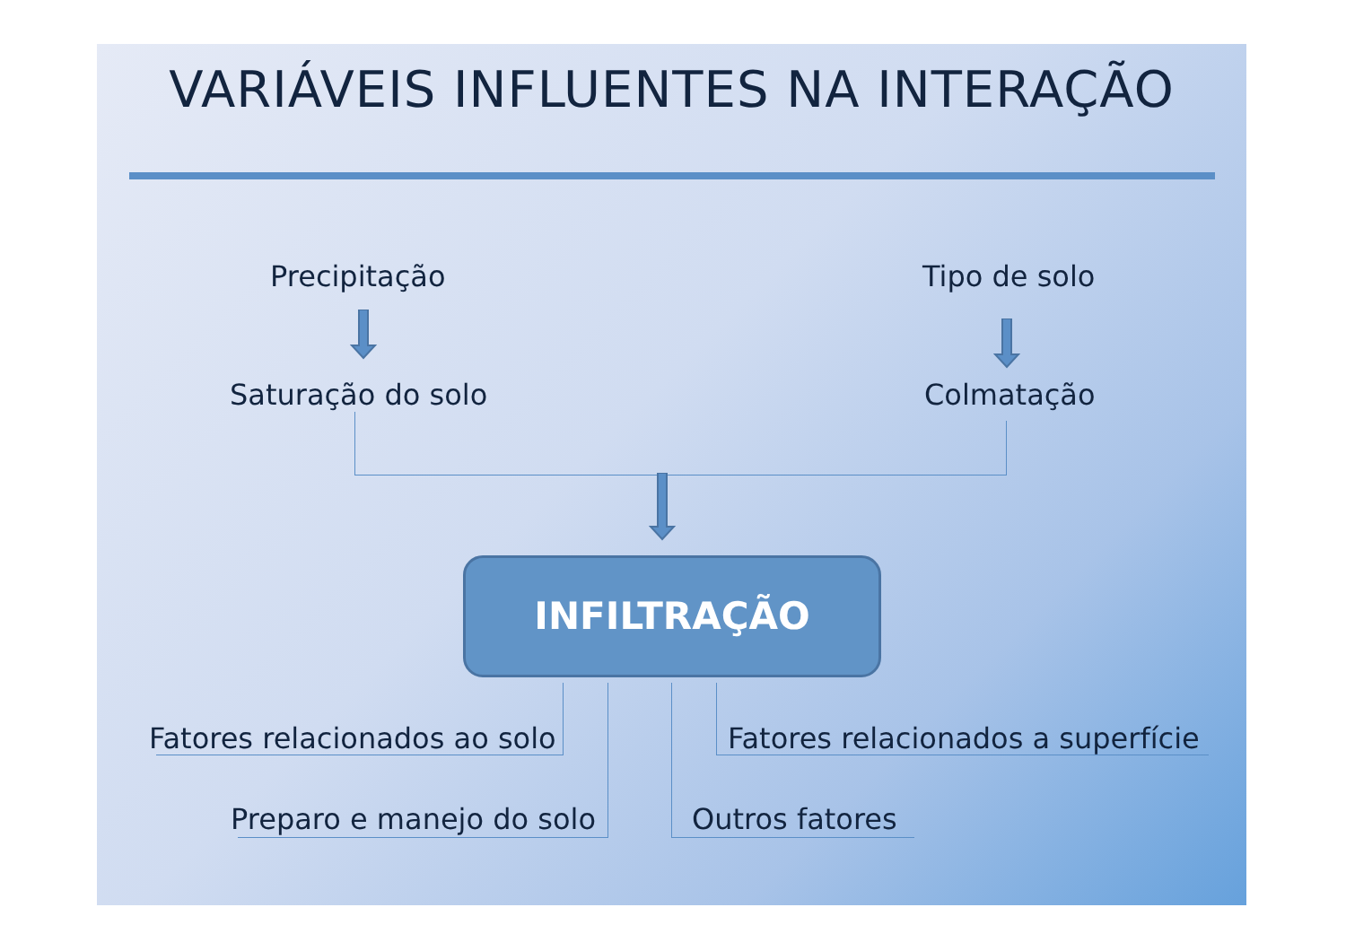VARIÁVEIS INFLUENTES NA INTERAÇÃO
Precipitação Tipo de solo
Saturação do solo Colmatação
INFILTRAÇÃO
Fatores relacionados ao solo Fatores relacionados a superfície
Preparo e manejo do solo Outros fatores